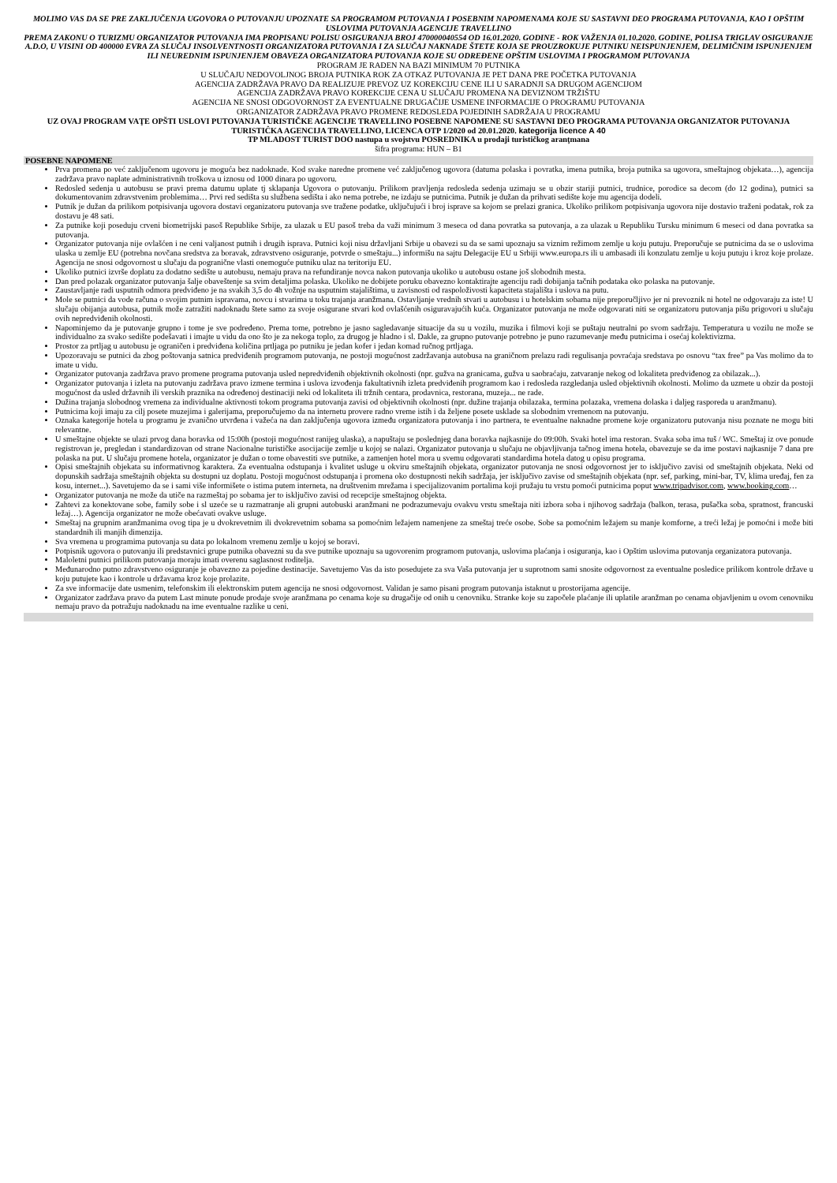MOLIMO VAS DA SE PRE ZAKLJUČENJA UGOVORA O PUTOVANJU UPOZNATE SA PROGRAMOM PUTOVANJA I POSEBNIM NAPOMENAMA KOJE SU SASTAVNI DEO PROGRAMA PUTOVANJA, KAO I OPŠTIM USLOVIMA PUTOVANJA AGENCIJE TRAVELLINO
PREMA ZAKONU O TURIZMU ORGANIZATOR PUTOVANJA IMA PROPISANU POLISU OSIGURANJA BROJ 470000040554 OD 16.01.2020. GODINE - ROK VAŽENJA 01.10.2020. GODINE, POLISA TRIGLAV OSIGURANJE A.D.O, U VISINI OD 400000 EVRA ZA SLUČAJ INSOLVENTNOSTI ORGANIZATORA PUTOVANJA I ZA SLUČAJ NAKNADE ŠTETE KOJA SE PROUZROKUJE PUTNIKU NEISPUNJENJEM, DELIMIČNIM ISPUNJENJEM ILI NEUREDNIM ISPUNJENJEM OBAVEZA ORGANIZATORA PUTOVANJA KOJE SU ODREĐENE OPŠTIM USLOVIMA I PROGRAMOM PUTOVANJA
PROGRAM JE RAĐEN NA BAZI MINIMUM 70 PUTNIKA
U SLUČAJU NEDOVOLJNOG BROJA PUTNIKA ROK ZA OTKAZ PUTOVANJA JE PET DANA PRE POČETKA PUTOVANJA
AGENCIJA ZADRŽAVA PRAVO DA REALIZUJE PREVOZ UZ KOREKCIJU CENE ILI U SARADNJI SA DRUGOM AGENCIJOM
AGENCIJA ZADRŽAVA PRAVO KOREKCIJE CENA U SLUČAJU PROMENA NA DEVIZNOM TRŽIŠTU
AGENCIJA NE SNOSI ODGOVORNOST ZA EVENTUALNE DRUGAČIJE USMENE INFORMACIJE O PROGRAMU PUTOVANJA
ORGANIZATOR ZADRŽAVA PRAVO PROMENE REDOSLEDA POJEDINIH SADRŽAJA U PROGRAMU
UZ OVAJ PROGRAM VAŢE OPŠTI USLOVI PUTOVANJA TURISTIČKE AGENCIJE TRAVELLINO POSEBNE NAPOMENE SU SASTAVNI DEO PROGRAMA PUTOVANJA ORGANIZATOR PUTOVANJA TURISTIĈKA AGENCIJA TRAVELLINO, LICENCA OTP 1/2020 od 20.01.2020. kategorija licence A 40
TP MLADOST TURIST DOO nastupa u svojstvu POSREDNIKA u prodaji turističkog aranţmana
šifra programa: HUN – B1
POSEBNE NAPOMENE
Prva promena po već zaključenom ugovoru je moguća bez nadoknade. Kod svake naredne promene već zaključenog ugovora (datuma polaska i povratka, imena putnika, broja putnika sa ugovora, smeštajnog objekata…), agencija zadržava pravo naplate administrativnih troškova u iznosu od 1000 dinara po ugovoru.
Redosled sedenja u autobusu se pravi prema datumu uplate tj sklapanja Ugovora o putovanju. Prilikom pravljenja redosleda sedenja uzimaju se u obzir stariji putnici, trudnice, porodice sa decom (do 12 godina), putnici sa dokumentovanim zdravstvenim problemima… Prvi red sedišta su službena sedišta i ako nema potrebe, ne izdaju se putnicima. Putnik je dužan da prihvati sedište koje mu agencija dodeli.
Putnik je dužan da prilikom potpisivanja ugovora dostavi organizatoru putovanja sve tražene podatke, uključujući i broj isprave sa kojom se prelazi granica. Ukoliko prilikom potpisivanja ugovora nije dostavio traženi podatak, rok za dostavu je 48 sati.
Za putnike koji poseduju crveni biometrijski pasoš Republike Srbije, za ulazak u EU pasoš treba da važi minimum 3 meseca od dana povratka sa putovanja, a za ulazak u Republiku Tursku minimum 6 meseci od dana povratka sa putovanja.
Organizator putovanja nije ovlašćen i ne ceni valjanost putnih i drugih isprava. Putnici koji nisu državljani Srbije u obavezi su da se sami upoznaju sa viznim režimom zemlje u koju putuju. Preporučuje se putnicima da se o uslovima ulaska u zemlje EU (potrebna novčana sredstva za boravak, zdravstveno osiguranje, potvrde o smeštaju...) informišu na sajtu Delegacije EU u Srbiji www.europa.rs ili u ambasadi ili konzulatu zemlje u koju putuju i kroz koje prolaze. Agencija ne snosi odgovornost u slučaju da pogranične vlasti onemoguće putniku ulaz na teritoriju EU.
Ukoliko putnici izvrše doplatu za dodatno sedište u autobusu, nemaju prava na refundiranje novca nakon putovanja ukoliko u autobusu ostane još slobodnih mesta.
Dan pred polazak organizator putovanja šalje obaveštenje sa svim detaljima polaska. Ukoliko ne dobijete poruku obavezno kontaktirajte agenciju radi dobijanja tačnih podataka oko polaska na putovanje.
Zaustavljanje radi usputnih odmora predviđeno je na svakih 3,5 do 4h vožnje na usputnim stajalištima, u zavisnosti od raspoloživosti kapaciteta stajališta i uslova na putu.
Mole se putnici da vode računa o svojim putnim ispravama, novcu i stvarima u toku trajanja aranžmana. Ostavljanje vrednih stvari u autobusu i u hotelskim sobama nije preporučljivo jer ni prevoznik ni hotel ne odgovaraju za iste! U slučaju obijanja autobusa, putnik može zatražiti nadoknadu štete samo za svoje osigurane stvari kod ovlašćenih osiguravajućih kuća. Organizator putovanja ne može odgovarati niti se organizatoru putovanja pišu prigovori u slučaju ovih nepredviđenih okolnosti.
Napominjemo da je putovanje grupno i tome je sve podređeno. Prema tome, potrebno je jasno sagledavanje situacije da su u vozilu, muzika i filmovi koji se puštaju neutralni po svom sadržaju. Temperatura u vozilu ne može se individualno za svako sedište podešavati i imajte u vidu da ono što je za nekoga toplo, za drugog je hladno i sl. Dakle, za grupno putovanje potrebno je puno razumevanje među putnicima i osećaj kolektivizma.
Prostor za prtljag u autobusu je ograničen i predviđena količina prtljaga po putniku je jedan kofer i jedan komad ručnog prtljaga.
Upozoravaju se putnici da zbog poštovanja satnica predviđenih programom putovanja, ne postoji mogućnost zadržavanja autobusa na graničnom prelazu radi regulisanja povraćaja sredstava po osnovu “tax free” pa Vas molimo da to imate u vidu.
Organizator putovanja zadržava pravo promene programa putovanja usled nepredviđenih objektivnih okolnosti (npr. gužva na granicama, gužva u saobraćaju, zatvaranje nekog od lokaliteta predviđenog za obilazak...).
Organizator putovanja i izleta na putovanju zadržava pravo izmene termina i uslova izvođenja fakultativnih izleta predviđenih programom kao i redosleda razgledanja usled objektivnih okolnosti. Molimo da uzmete u obzir da postoji mogućnost da usled državnih ili verskih praznika na određenoj destinaciji neki od lokaliteta ili tržnih centara, prodavnica, restorana, muzeja... ne rade.
Dužina trajanja slobodnog vremena za individualne aktivnosti tokom programa putovanja zavisi od objektivnih okolnosti (npr. dužine trajanja obilazaka, termina polazaka, vremena dolaska i daljeg rasporeda u aranžmanu).
Putnicima koji imaju za cilj posete muzejima i galerijama, preporučujemo da na internetu provere radno vreme istih i da željene posete usklade sa slobodnim vremenom na putovanju.
Oznaka kategorije hotela u programu je zvanično utvrđena i važeća na dan zaključenja ugovora između organizatora putovanja i ino partnera, te eventualne naknadne promene koje organizatoru putovanja nisu poznate ne mogu biti relevantne.
U smeštajne objekte se ulazi prvog dana boravka od 15:00h (postoji mogućnost ranijeg ulaska), a napuštaju se poslednjeg dana boravka najkasnije do 09:00h. Svaki hotel ima restoran. Svaka soba ima tuš / WC. Smeštaj iz ove ponude registrovan je, pregledan i standardizovan od strane Nacionalne turističke asocijacije zemlje u kojoj se nalazi. Organizator putovanja u slučaju ne objavljivanja tačnog imena hotela, obavezuje se da ime postavi najkasnije 7 dana pre polaska na put. U slučaju promene hotela, organizator je dužan o tome obavestiti sve putnike, a zamenjen hotel mora u svemu odgovarati standardima hotela datog u opisu programa.
Opisi smeštajnih objekata su informativnog karaktera. Za eventualna odstupanja i kvalitet usluge u okviru smeštajnih objekata, organizator putovanja ne snosi odgovornost jer to isključivo zavisi od smeštajnih objekata. Neki od dopunskih sadržaja smeštajnih objekta su dostupni uz doplatu. Postoji mogućnost odstupanja i promena oko dostupnosti nekih sadržaja, jer isključivo zavise od smeštajnih objekata (npr. sef, parking, mini-bar, TV, klima uređaj, fen za kosu, internet...). Savetujemo da se i sami više informišete o istima putem interneta, na društvenim mrežama i specijalizovanim portalima koji pružaju tu vrstu pomoći putnicima poput www.tripadvisor.com, www.booking.com…
Organizator putovanja ne može da utiče na razmeštaj po sobama jer to isključivo zavisi od recepcije smeštajnog objekta.
Zahtevi za konektovane sobe, family sobe i sl uzeće se u razmatranje ali grupni autobuski aranžmani ne podrazumevaju ovakvu vrstu smeštaja niti izbora soba i njihovog sadržaja (balkon, terasa, pušačka soba, spratnost, francuski ležaj…). Agencija organizator ne može obećavati ovakve usluge.
Smeštaj na grupnim aranžmanima ovog tipa je u dvokrevetnim ili dvokrevetnim sobama sa pomoćnim ležajem namenjene za smeštaj treće osobe. Sobe sa pomoćnim ležajem su manje komforne, a treći ležaj je pomoćni i može biti standardnih ili manjih dimenzija.
Sva vremena u programima putovanja su data po lokalnom vremenu zemlje u kojoj se boravi.
Potpisnik ugovora o putovanju ili predstavnici grupe putnika obavezni su da sve putnike upoznaju sa ugovorenim programom putovanja, uslovima plaćanja i osiguranja, kao i Opštim uslovima putovanja organizatora putovanja.
Maloletni putnici prilikom putovanja moraju imati overenu saglasnost roditelja.
Međunarodno putno zdravstveno osiguranje je obavezno za pojedine destinacije. Savetujemo Vas da isto posedujete za sva Vaša putovanja jer u suprotnom sami snosite odgovornost za eventualne posledice prilikom kontrole države u koju putujete kao i kontrole u državama kroz koje prolazite.
Za sve informacije date usmenim, telefonskim ili elektronskim putem agencija ne snosi odgovornost. Validan je samo pisani program putovanja istaknut u prostorijama agencije.
Organizator zadržava pravo da putem Last minute ponude prodaje svoje aranžmana po cenama koje su drugačije od onih u cenovniku. Stranke koje su započele plaćanje ili uplatile aranžman po cenama objavljenim u ovom cenovniku nemaju pravo da potražuju nadoknadu na ime eventualne razlike u ceni.